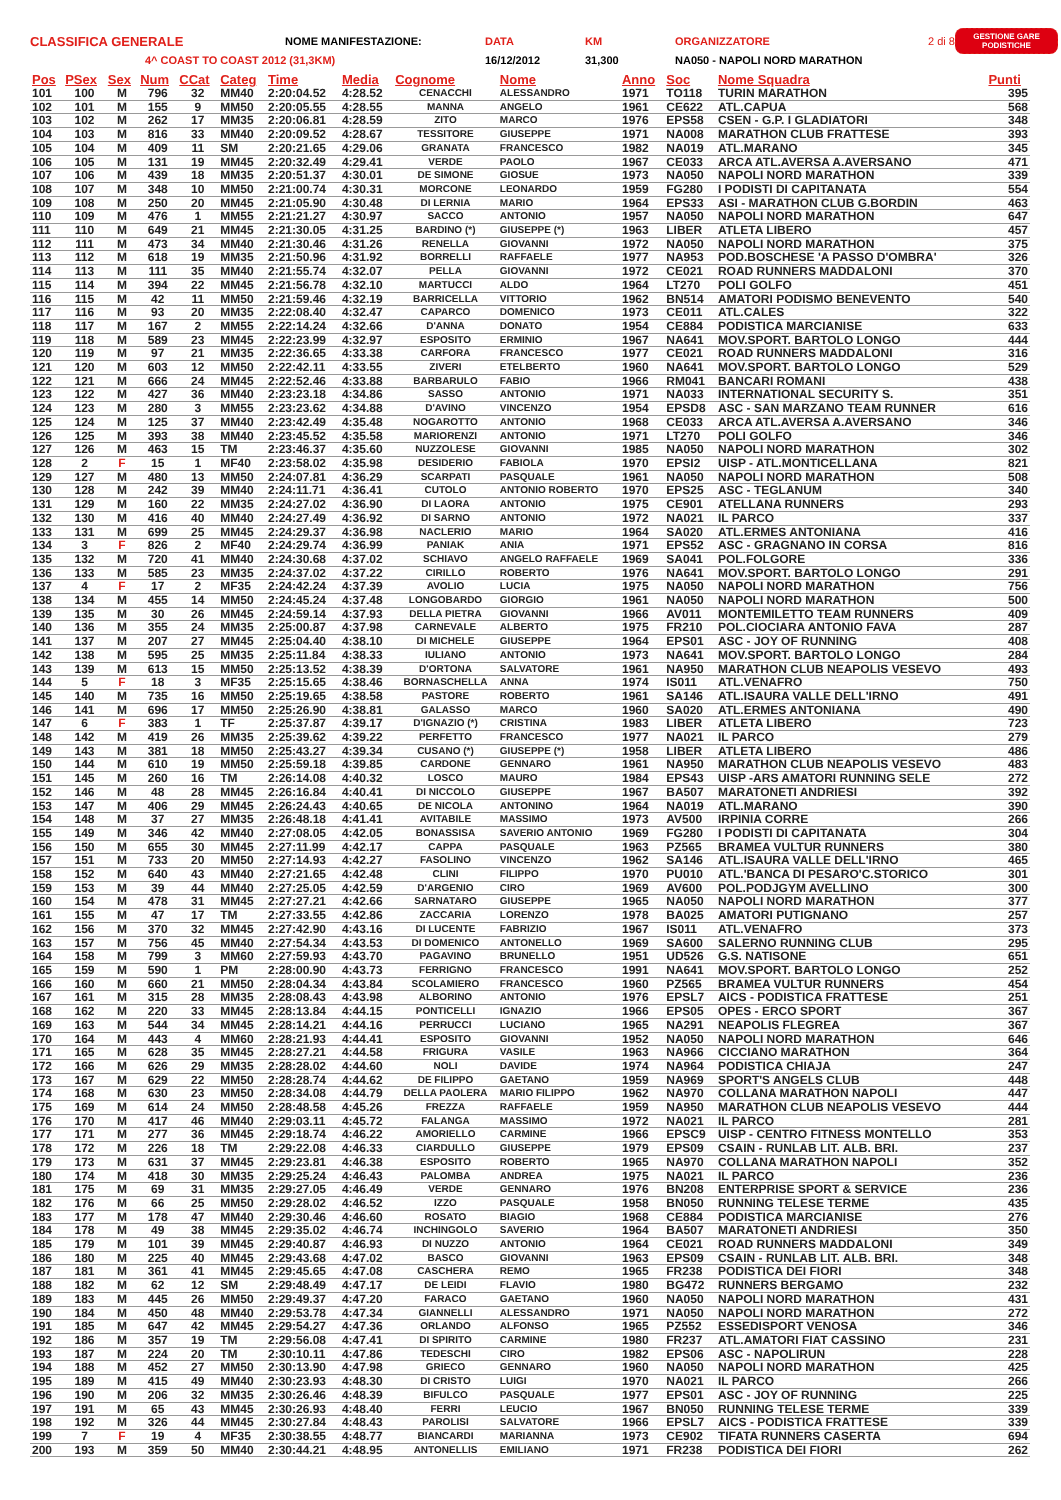CLASSIFICA GENERALE
NOME MANIFESTAZIONE:
DATA
KM
ORGANIZZATORE
2 di 8
GESTIONE GARE PODISTICHE
4^ COAST TO COAST 2012 (31,3KM)
16/12/2012
31,300
NA050 - NAPOLI NORD MARATHON
| Pos | PSex | Sex | Num | CCat | Categ | Time | Media | Cognome | Nome | Anno | Soc | Nome Squadra | Punti |
| --- | --- | --- | --- | --- | --- | --- | --- | --- | --- | --- | --- | --- | --- |
| 101 | 100 | M | 796 | 32 | MM40 | 2:20:04.52 | 4:28.52 | CENACCHI | ALESSANDRO | 1971 | TO118 | TURIN MARATHON | 395 |
| 102 | 101 | M | 155 | 9 | MM50 | 2:20:05.55 | 4:28.55 | MANNA | ANGELO | 1961 | CE622 | ATL.CAPUA | 568 |
| 103 | 102 | M | 262 | 17 | MM35 | 2:20:06.81 | 4:28.59 | ZITO | MARCO | 1976 | EPS58 | CSEN - G.P. I GLADIATORI | 348 |
| 104 | 103 | M | 816 | 33 | MM40 | 2:20:09.52 | 4:28.67 | TESSITORE | GIUSEPPE | 1971 | NA008 | MARATHON CLUB FRATTESE | 393 |
| 105 | 104 | M | 409 | 11 | SM | 2:20:21.65 | 4:29.06 | GRANATA | FRANCESCO | 1982 | NA019 | ATL.MARANO | 345 |
| 106 | 105 | M | 131 | 19 | MM45 | 2:20:32.49 | 4:29.41 | VERDE | PAOLO | 1967 | CE033 | ARCA ATL.AVERSA A.AVERSANO | 471 |
| 107 | 106 | M | 439 | 18 | MM35 | 2:20:51.37 | 4:30.01 | DE SIMONE | GIOSUE | 1973 | NA050 | NAPOLI NORD MARATHON | 339 |
| 108 | 107 | M | 348 | 10 | MM50 | 2:21:00.74 | 4:30.31 | MORCONE | LEONARDO | 1959 | FG280 | I PODISTI DI CAPITANATA | 554 |
| 109 | 108 | M | 250 | 20 | MM45 | 2:21:05.90 | 4:30.48 | DI LERNIA | MARIO | 1964 | EPS33 | ASI - MARATHON CLUB G.BORDIN | 463 |
| 110 | 109 | M | 476 | 1 | MM55 | 2:21:21.27 | 4:30.97 | SACCO | ANTONIO | 1957 | NA050 | NAPOLI NORD MARATHON | 647 |
| 111 | 110 | M | 649 | 21 | MM45 | 2:21:30.05 | 4:31.25 | BARDINO (*) | GIUSEPPE (*) | 1963 | LIBER | ATLETA LIBERO | 457 |
| 112 | 111 | M | 473 | 34 | MM40 | 2:21:30.46 | 4:31.26 | RENELLA | GIOVANNI | 1972 | NA050 | NAPOLI NORD MARATHON | 375 |
| 113 | 112 | M | 618 | 19 | MM35 | 2:21:50.96 | 4:31.92 | BORRELLI | RAFFAELE | 1977 | NA953 | POD.BOSCHESE 'A PASSO D'OMBRA' | 326 |
| 114 | 113 | M | 111 | 35 | MM40 | 2:21:55.74 | 4:32.07 | PELLA | GIOVANNI | 1972 | CE021 | ROAD RUNNERS MADDALONI | 370 |
| 115 | 114 | M | 394 | 22 | MM45 | 2:21:56.78 | 4:32.10 | MARTUCCI | ALDO | 1964 | LT270 | POLI GOLFO | 451 |
| 116 | 115 | M | 42 | 11 | MM50 | 2:21:59.46 | 4:32.19 | BARRICELLA | VITTORIO | 1962 | BN514 | AMATORI PODISMO BENEVENTO | 540 |
| 117 | 116 | M | 93 | 20 | MM35 | 2:22:08.40 | 4:32.47 | CAPARCO | DOMENICO | 1973 | CE011 | ATL.CALES | 322 |
| 118 | 117 | M | 167 | 2 | MM55 | 2:22:14.24 | 4:32.66 | D'ANNA | DONATO | 1954 | CE884 | PODISTICA MARCIANISE | 633 |
| 119 | 118 | M | 589 | 23 | MM45 | 2:22:23.99 | 4:32.97 | ESPOSITO | ERMINIO | 1967 | NA641 | MOV.SPORT. BARTOLO LONGO | 444 |
| 120 | 119 | M | 97 | 21 | MM35 | 2:22:36.65 | 4:33.38 | CARFORA | FRANCESCO | 1977 | CE021 | ROAD RUNNERS MADDALONI | 316 |
| 121 | 120 | M | 603 | 12 | MM50 | 2:22:42.11 | 4:33.55 | ZIVERI | ETELBERTO | 1960 | NA641 | MOV.SPORT. BARTOLO LONGO | 529 |
| 122 | 121 | M | 666 | 24 | MM45 | 2:22:52.46 | 4:33.88 | BARBARULO | FABIO | 1966 | RM041 | BANCARI ROMANI | 438 |
| 123 | 122 | M | 427 | 36 | MM40 | 2:23:23.18 | 4:34.86 | SASSO | ANTONIO | 1971 | NA033 | INTERNATIONAL SECURITY S. | 351 |
| 124 | 123 | M | 280 | 3 | MM55 | 2:23:23.62 | 4:34.88 | D'AVINO | VINCENZO | 1954 | EPSD8 | ASC - SAN MARZANO TEAM RUNNER | 616 |
| 125 | 124 | M | 125 | 37 | MM40 | 2:23:42.49 | 4:35.48 | NOGAROTTO | ANTONIO | 1968 | CE033 | ARCA ATL.AVERSA A.AVERSANO | 346 |
| 126 | 125 | M | 393 | 38 | MM40 | 2:23:45.52 | 4:35.58 | MARIORENZI | ANTONIO | 1971 | LT270 | POLI GOLFO | 346 |
| 127 | 126 | M | 463 | 15 | TM | 2:23:46.37 | 4:35.60 | NUZZOLESE | GIOVANNI | 1985 | NA050 | NAPOLI NORD MARATHON | 302 |
| 128 | 2 | F | 15 | 1 | MF40 | 2:23:58.02 | 4:35.98 | DESIDERIO | FABIOLA | 1970 | EPSI2 | UISP - ATL.MONTICELLANA | 821 |
| 129 | 127 | M | 480 | 13 | MM50 | 2:24:07.81 | 4:36.29 | SCARPATI | PASQUALE | 1961 | NA050 | NAPOLI NORD MARATHON | 508 |
| 130 | 128 | M | 242 | 39 | MM40 | 2:24:11.71 | 4:36.41 | CUTOLO | ANTONIO ROBERTO | 1970 | EPS25 | ASC - TEGLANUM | 340 |
| 131 | 129 | M | 160 | 22 | MM35 | 2:24:27.02 | 4:36.90 | DI LAORA | ANTONIO | 1975 | CE901 | ATELLANA RUNNERS | 293 |
| 132 | 130 | M | 416 | 40 | MM40 | 2:24:27.49 | 4:36.92 | DI SARNO | ANTONIO | 1972 | NA021 | IL PARCO | 337 |
| 133 | 131 | M | 699 | 25 | MM45 | 2:24:29.37 | 4:36.98 | NACLERIO | MARIO | 1964 | SA020 | ATL.ERMES ANTONIANA | 416 |
| 134 | 3 | F | 826 | 2 | MF40 | 2:24:29.74 | 4:36.99 | PANIAK | ANIA | 1971 | EPS52 | ASC - GRAGNANO IN CORSA | 816 |
| 135 | 132 | M | 720 | 41 | MM40 | 2:24:30.68 | 4:37.02 | SCHIAVO | ANGELO RAFFAELE | 1969 | SA041 | POL.FOLGORE | 336 |
| 136 | 133 | M | 585 | 23 | MM35 | 2:24:37.02 | 4:37.22 | CIRILLO | ROBERTO | 1976 | NA641 | MOV.SPORT. BARTOLO LONGO | 291 |
| 137 | 4 | F | 17 | 2 | MF35 | 2:24:42.24 | 4:37.39 | AVOLIO | LUCIA | 1975 | NA050 | NAPOLI NORD MARATHON | 756 |
| 138 | 134 | M | 455 | 14 | MM50 | 2:24:45.24 | 4:37.48 | LONGOBARDO | GIORGIO | 1961 | NA050 | NAPOLI NORD MARATHON | 500 |
| 139 | 135 | M | 30 | 26 | MM45 | 2:24:59.14 | 4:37.93 | DELLA PIETRA | GIOVANNI | 1966 | AV011 | MONTEMILETTO TEAM RUNNERS | 409 |
| 140 | 136 | M | 355 | 24 | MM35 | 2:25:00.87 | 4:37.98 | CARNEVALE | ALBERTO | 1975 | FR210 | POL.CIOCIARA ANTONIO FAVA | 287 |
| 141 | 137 | M | 207 | 27 | MM45 | 2:25:04.40 | 4:38.10 | DI MICHELE | GIUSEPPE | 1964 | EPS01 | ASC - JOY OF RUNNING | 408 |
| 142 | 138 | M | 595 | 25 | MM35 | 2:25:11.84 | 4:38.33 | IULIANO | ANTONIO | 1973 | NA641 | MOV.SPORT. BARTOLO LONGO | 284 |
| 143 | 139 | M | 613 | 15 | MM50 | 2:25:13.52 | 4:38.39 | D'ORTONA | SALVATORE | 1961 | NA950 | MARATHON CLUB NEAPOLIS VESEVO | 493 |
| 144 | 5 | F | 18 | 3 | MF35 | 2:25:15.65 | 4:38.46 | BORNASCHELLA | ANNA | 1974 | IS011 | ATL.VENAFRO | 750 |
| 145 | 140 | M | 735 | 16 | MM50 | 2:25:19.65 | 4:38.58 | PASTORE | ROBERTO | 1961 | SA146 | ATL.ISAURA VALLE DELL'IRNO | 491 |
| 146 | 141 | M | 696 | 17 | MM50 | 2:25:26.90 | 4:38.81 | GALASSO | MARCO | 1960 | SA020 | ATL.ERMES ANTONIANA | 490 |
| 147 | 6 | F | 383 | 1 | TF | 2:25:37.87 | 4:39.17 | D'IGNAZIO (*) | CRISTINA | 1983 | LIBER | ATLETA LIBERO | 723 |
| 148 | 142 | M | 419 | 26 | MM35 | 2:25:39.62 | 4:39.22 | PERFETTO | FRANCESCO | 1977 | NA021 | IL PARCO | 279 |
| 149 | 143 | M | 381 | 18 | MM50 | 2:25:43.27 | 4:39.34 | CUSANO (*) | GIUSEPPE (*) | 1958 | LIBER | ATLETA LIBERO | 486 |
| 150 | 144 | M | 610 | 19 | MM50 | 2:25:59.18 | 4:39.85 | CARDONE | GENNARO | 1961 | NA950 | MARATHON CLUB NEAPOLIS VESEVO | 483 |
| 151 | 145 | M | 260 | 16 | TM | 2:26:14.08 | 4:40.32 | LOSCO | MAURO | 1984 | EPS43 | UISP -ARS AMATORI RUNNING SELE | 272 |
| 152 | 146 | M | 48 | 28 | MM45 | 2:26:16.84 | 4:40.41 | DI NICCOLO | GIUSEPPE | 1967 | BA507 | MARATONETI ANDRIESI | 392 |
| 153 | 147 | M | 406 | 29 | MM45 | 2:26:24.43 | 4:40.65 | DE NICOLA | ANTONINO | 1964 | NA019 | ATL.MARANO | 390 |
| 154 | 148 | M | 37 | 27 | MM35 | 2:26:48.18 | 4:41.41 | AVITABILE | MASSIMO | 1973 | AV500 | IRPINIA CORRE | 266 |
| 155 | 149 | M | 346 | 42 | MM40 | 2:27:08.05 | 4:42.05 | BONASSISA | SAVERIO ANTONIO | 1969 | FG280 | I PODISTI DI CAPITANATA | 304 |
| 156 | 150 | M | 655 | 30 | MM45 | 2:27:11.99 | 4:42.17 | CAPPA | PASQUALE | 1963 | PZ565 | BRAMEA VULTUR RUNNERS | 380 |
| 157 | 151 | M | 733 | 20 | MM50 | 2:27:14.93 | 4:42.27 | FASOLINO | VINCENZO | 1962 | SA146 | ATL.ISAURA VALLE DELL'IRNO | 465 |
| 158 | 152 | M | 640 | 43 | MM40 | 2:27:21.65 | 4:42.48 | CLINI | FILIPPO | 1970 | PU010 | ATL.'BANCA DI PESARO'C.STORICO | 301 |
| 159 | 153 | M | 39 | 44 | MM40 | 2:27:25.05 | 4:42.59 | D'ARGENIO | CIRO | 1969 | AV600 | POL.PODJGYM AVELLINO | 300 |
| 160 | 154 | M | 478 | 31 | MM45 | 2:27:27.21 | 4:42.66 | SARNATARO | GIUSEPPE | 1965 | NA050 | NAPOLI NORD MARATHON | 377 |
| 161 | 155 | M | 47 | 17 | TM | 2:27:33.55 | 4:42.86 | ZACCARIA | LORENZO | 1978 | BA025 | AMATORI PUTIGNANO | 257 |
| 162 | 156 | M | 370 | 32 | MM45 | 2:27:42.90 | 4:43.16 | DI LUCENTE | FABRIZIO | 1967 | IS011 | ATL.VENAFRO | 373 |
| 163 | 157 | M | 756 | 45 | MM40 | 2:27:54.34 | 4:43.53 | DI DOMENICO | ANTONELLO | 1969 | SA600 | SALERNO RUNNING CLUB | 295 |
| 164 | 158 | M | 799 | 3 | MM60 | 2:27:59.93 | 4:43.70 | PAGAVINO | BRUNELLO | 1951 | UD526 | G.S. NATISONE | 651 |
| 165 | 159 | M | 590 | 1 | PM | 2:28:00.90 | 4:43.73 | FERRIGNO | FRANCESCO | 1991 | NA641 | MOV.SPORT. BARTOLO LONGO | 252 |
| 166 | 160 | M | 660 | 21 | MM50 | 2:28:04.34 | 4:43.84 | SCOLAMIERO | FRANCESCO | 1960 | PZ565 | BRAMEA VULTUR RUNNERS | 454 |
| 167 | 161 | M | 315 | 28 | MM35 | 2:28:08.43 | 4:43.98 | ALBORINO | ANTONIO | 1976 | EPSL7 | AICS - PODISTICA FRATTESE | 251 |
| 168 | 162 | M | 220 | 33 | MM45 | 2:28:13.84 | 4:44.15 | PONTICELLI | IGNAZIO | 1966 | EPS05 | OPES - ERCO SPORT | 367 |
| 169 | 163 | M | 544 | 34 | MM45 | 2:28:14.21 | 4:44.16 | PERRUCCI | LUCIANO | 1965 | NA291 | NEAPOLIS FLEGREA | 367 |
| 170 | 164 | M | 443 | 4 | MM60 | 2:28:21.93 | 4:44.41 | ESPOSITO | GIOVANNI | 1952 | NA050 | NAPOLI NORD MARATHON | 646 |
| 171 | 165 | M | 628 | 35 | MM45 | 2:28:27.21 | 4:44.58 | FRIGURA | VASILE | 1963 | NA966 | CICCIANO MARATHON | 364 |
| 172 | 166 | M | 626 | 29 | MM35 | 2:28:28.02 | 4:44.60 | NOLI | DAVIDE | 1974 | NA964 | PODISTICA CHIAJA | 247 |
| 173 | 167 | M | 629 | 22 | MM50 | 2:28:28.74 | 4:44.62 | DE FILIPPO | GAETANO | 1959 | NA969 | SPORT'S ANGELS CLUB | 448 |
| 174 | 168 | M | 630 | 23 | MM50 | 2:28:34.08 | 4:44.79 | DELLA PAOLERA | MARIO FILIPPO | 1962 | NA970 | COLLANA MARATHON NAPOLI | 447 |
| 175 | 169 | M | 614 | 24 | MM50 | 2:28:48.58 | 4:45.26 | FREZZA | RAFFAELE | 1959 | NA950 | MARATHON CLUB NEAPOLIS VESEVO | 444 |
| 176 | 170 | M | 417 | 46 | MM40 | 2:29:03.11 | 4:45.72 | FALANGA | MASSIMO | 1972 | NA021 | IL PARCO | 281 |
| 177 | 171 | M | 277 | 36 | MM45 | 2:29:18.74 | 4:46.22 | AMORIELLO | CARMINE | 1966 | EPSC9 | UISP - CENTRO FITNESS MONTELLO | 353 |
| 178 | 172 | M | 226 | 18 | TM | 2:29:22.08 | 4:46.33 | CIARDULLO | GIUSEPPE | 1979 | EPS09 | CSAIN - RUNLAB LIT. ALB. BRI. | 237 |
| 179 | 173 | M | 631 | 37 | MM45 | 2:29:23.81 | 4:46.38 | ESPOSITO | ROBERTO | 1965 | NA970 | COLLANA MARATHON NAPOLI | 352 |
| 180 | 174 | M | 418 | 30 | MM35 | 2:29:25.24 | 4:46.43 | PALOMBA | ANDREA | 1975 | NA021 | IL PARCO | 236 |
| 181 | 175 | M | 69 | 31 | MM35 | 2:29:27.05 | 4:46.49 | VERDE | GENNARO | 1976 | BN208 | ENTERPRISE SPORT & SERVICE | 236 |
| 182 | 176 | M | 66 | 25 | MM50 | 2:29:28.02 | 4:46.52 | IZZO | PASQUALE | 1958 | BN050 | RUNNING TELESE TERME | 435 |
| 183 | 177 | M | 178 | 47 | MM40 | 2:29:30.46 | 4:46.60 | ROSATO | BIAGIO | 1968 | CE884 | PODISTICA MARCIANISE | 276 |
| 184 | 178 | M | 49 | 38 | MM45 | 2:29:35.02 | 4:46.74 | INCHINGOLO | SAVERIO | 1964 | BA507 | MARATONETI ANDRIESI | 350 |
| 185 | 179 | M | 101 | 39 | MM45 | 2:29:40.87 | 4:46.93 | DI NUZZO | ANTONIO | 1964 | CE021 | ROAD RUNNERS MADDALONI | 349 |
| 186 | 180 | M | 225 | 40 | MM45 | 2:29:43.68 | 4:47.02 | BASCO | GIOVANNI | 1963 | EPS09 | CSAIN - RUNLAB LIT. ALB. BRI. | 348 |
| 187 | 181 | M | 361 | 41 | MM45 | 2:29:45.65 | 4:47.08 | CASCHERA | REMO | 1965 | FR238 | PODISTICA DEI FIORI | 348 |
| 188 | 182 | M | 62 | 12 | SM | 2:29:48.49 | 4:47.17 | DE LEIDI | FLAVIO | 1980 | BG472 | RUNNERS BERGAMO | 232 |
| 189 | 183 | M | 445 | 26 | MM50 | 2:29:49.37 | 4:47.20 | FARACO | GAETANO | 1960 | NA050 | NAPOLI NORD MARATHON | 431 |
| 190 | 184 | M | 450 | 48 | MM40 | 2:29:53.78 | 4:47.34 | GIANNELLI | ALESSANDRO | 1971 | NA050 | NAPOLI NORD MARATHON | 272 |
| 191 | 185 | M | 647 | 42 | MM45 | 2:29:54.27 | 4:47.36 | ORLANDO | ALFONSO | 1965 | PZ552 | ESSEDISPORT VENOSA | 346 |
| 192 | 186 | M | 357 | 19 | TM | 2:29:56.08 | 4:47.41 | DI SPIRITO | CARMINE | 1980 | FR237 | ATL.AMATORI FIAT CASSINO | 231 |
| 193 | 187 | M | 224 | 20 | TM | 2:30:10.11 | 4:47.86 | TEDESCHI | CIRO | 1982 | EPS06 | ASC - NAPOLIRUN | 228 |
| 194 | 188 | M | 452 | 27 | MM50 | 2:30:13.90 | 4:47.98 | GRIECO | GENNARO | 1960 | NA050 | NAPOLI NORD MARATHON | 425 |
| 195 | 189 | M | 415 | 49 | MM40 | 2:30:23.93 | 4:48.30 | DI CRISTO | LUIGI | 1970 | NA021 | IL PARCO | 266 |
| 196 | 190 | M | 206 | 32 | MM35 | 2:30:26.46 | 4:48.39 | BIFULCO | PASQUALE | 1977 | EPS01 | ASC - JOY OF RUNNING | 225 |
| 197 | 191 | M | 65 | 43 | MM45 | 2:30:26.93 | 4:48.40 | FERRI | LEUCIO | 1967 | BN050 | RUNNING TELESE TERME | 339 |
| 198 | 192 | M | 326 | 44 | MM45 | 2:30:27.84 | 4:48.43 | PAROLISI | SALVATORE | 1966 | EPSL7 | AICS - PODISTICA FRATTESE | 339 |
| 199 | 7 | F | 19 | 4 | MF35 | 2:30:38.55 | 4:48.77 | BIANCARDI | MARIANNA | 1973 | CE902 | TIFATA RUNNERS CASERTA | 694 |
| 200 | 193 | M | 359 | 50 | MM40 | 2:30:44.21 | 4:48.95 | ANTONELLIS | EMILIANO | 1971 | FR238 | PODISTICA DEI FIORI | 262 |